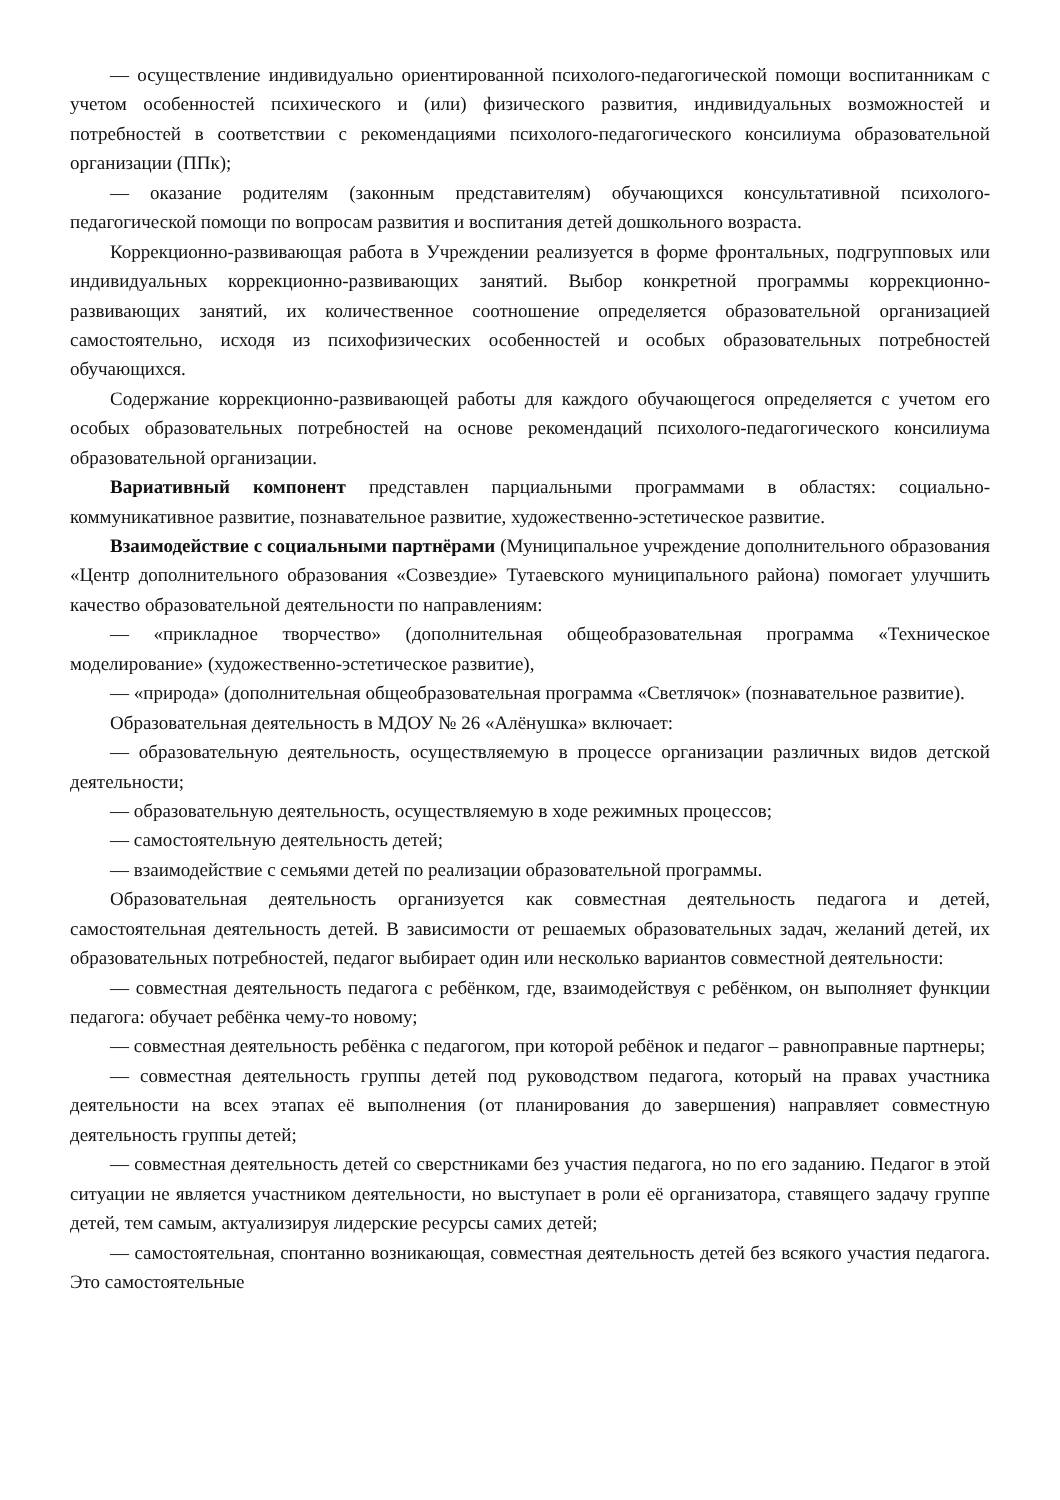— осуществление индивидуально ориентированной психолого-педагогической помощи воспитанникам с учетом особенностей психического и (или) физического развития, индивидуальных возможностей и потребностей в соответствии с рекомендациями психолого-педагогического консилиума образовательной организации (ППк);
— оказание родителям (законным представителям) обучающихся консультативной психолого-педагогической помощи по вопросам развития и воспитания детей дошкольного возраста.
Коррекционно-развивающая работа в Учреждении реализуется в форме фронтальных, подгрупповых или индивидуальных коррекционно-развивающих занятий. Выбор конкретной программы коррекционно-развивающих занятий, их количественное соотношение определяется образовательной организацией самостоятельно, исходя из психофизических особенностей и особых образовательных потребностей обучающихся.
Содержание коррекционно-развивающей работы для каждого обучающегося определяется с учетом его особых образовательных потребностей на основе рекомендаций психолого-педагогического консилиума образовательной организации.
Вариативный компонент представлен парциальными программами в областях: социально-коммуникативное развитие, познавательное развитие, художественно-эстетическое развитие.
Взаимодействие с социальными партнёрами (Муниципальное учреждение дополнительного образования «Центр дополнительного образования «Созвездие» Тутаевского муниципального района) помогает улучшить качество образовательной деятельности по направлениям:
— «прикладное творчество» (дополнительная общеобразовательная программа «Техническое моделирование» (художественно-эстетическое развитие),
— «природа» (дополнительная общеобразовательная программа «Светлячок» (познавательное развитие).
Образовательная деятельность в МДОУ № 26 «Алёнушка» включает:
— образовательную деятельность, осуществляемую в процессе организации различных видов детской деятельности;
— образовательную деятельность, осуществляемую в ходе режимных процессов;
— самостоятельную деятельность детей;
— взаимодействие с семьями детей по реализации образовательной программы.
Образовательная деятельность организуется как совместная деятельность педагога и детей, самостоятельная деятельность детей. В зависимости от решаемых образовательных задач, желаний детей, их образовательных потребностей, педагог выбирает один или несколько вариантов совместной деятельности:
— совместная деятельность педагога с ребёнком, где, взаимодействуя с ребёнком, он выполняет функции педагога: обучает ребёнка чему-то новому;
— совместная деятельность ребёнка с педагогом, при которой ребёнок и педагог – равноправные партнеры;
— совместная деятельность группы детей под руководством педагога, который на правах участника деятельности на всех этапах её выполнения (от планирования до завершения) направляет совместную деятельность группы детей;
— совместная деятельность детей со сверстниками без участия педагога, но по его заданию. Педагог в этой ситуации не является участником деятельности, но выступает в роли её организатора, ставящего задачу группе детей, тем самым, актуализируя лидерские ресурсы самих детей;
— самостоятельная, спонтанно возникающая, совместная деятельность детей без всякого участия педагога. Это самостоятельные